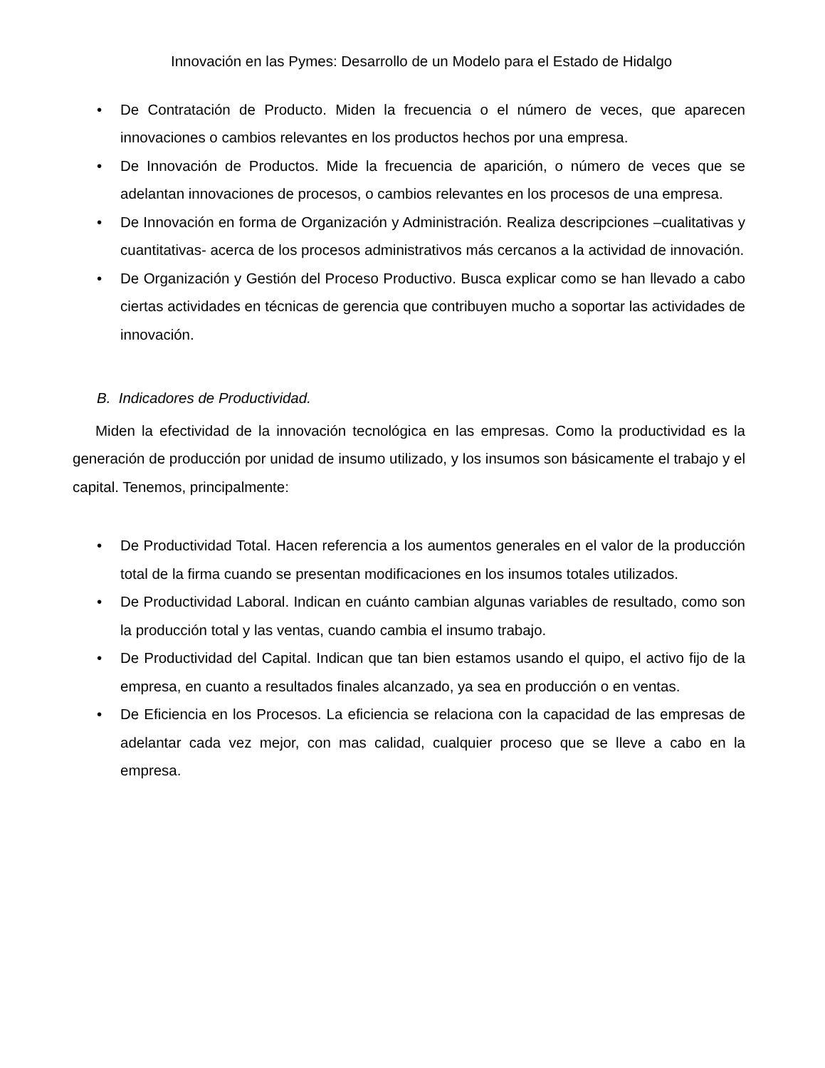Innovación en las Pymes: Desarrollo de un Modelo para el Estado de Hidalgo
• De Contratación de Producto. Miden la frecuencia o el número de veces, que aparecen innovaciones o cambios relevantes en los productos hechos por una empresa.
• De Innovación de Productos. Mide la frecuencia de aparición, o número de veces que se adelantan innovaciones de procesos, o cambios relevantes en los procesos de una empresa.
• De Innovación en forma de Organización y Administración. Realiza descripciones –cualitativas y cuantitativas- acerca de los procesos administrativos más cercanos a la actividad de innovación.
• De Organización y Gestión del Proceso Productivo. Busca explicar como se han llevado a cabo ciertas actividades en técnicas de gerencia que contribuyen mucho a soportar las actividades de innovación.
B. Indicadores de Productividad.
Miden la efectividad de la innovación tecnológica en las empresas. Como la productividad es la generación de producción por unidad de insumo utilizado, y los insumos son básicamente el trabajo y el capital. Tenemos, principalmente:
• De Productividad Total. Hacen referencia a los aumentos generales en el valor de la producción total de la firma cuando se presentan modificaciones en los insumos totales utilizados.
• De Productividad Laboral. Indican en cuánto cambian algunas variables de resultado, como son la producción total y las ventas, cuando cambia el insumo trabajo.
• De Productividad del Capital. Indican que tan bien estamos usando el quipo, el activo fijo de la empresa, en cuanto a resultados finales alcanzado, ya sea en producción o en ventas.
• De Eficiencia en los Procesos. La eficiencia se relaciona con la capacidad de las empresas de adelantar cada vez mejor, con mas calidad, cualquier proceso que se lleve a cabo en la empresa.